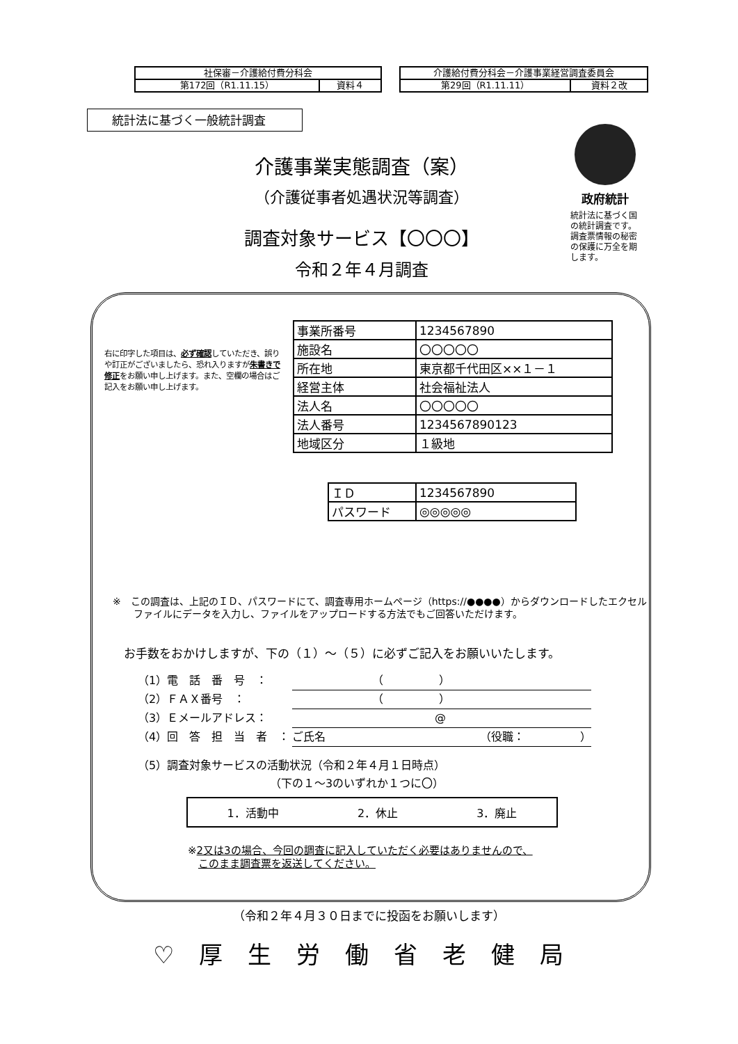| 社保審－介護給付費分科会 | |
| 第172回（R1.11.15） | 資料４ |
| 介護給付費分科会－介護事業経営調査委員会 | |
| 第29回（R1.11.11） | 資料２改 |
統計法に基づく一般統計調査
介護事業実態調査（案）
（介護従事者処遇状況等調査）
調査対象サービス【〇〇〇】
令和２年４月調査
政府統計
統計法に基づく国の統計調査です。調査票情報の秘密の保護に万全を期します。
右に印字した項目は、必ず確認していただき、誤りや訂正がございましたら、恐れ入りますが朱書きで修正をお願い申し上げます。また、空欄の場合はご記入をお願い申し上げます。
| 事業所番号 | 1234567890 |
| 施設名 | 〇〇〇〇〇 |
| 所在地 | 東京都千代田区××１－１ |
| 経営主体 | 社会福祉法人 |
| 法人名 | 〇〇〇〇〇 |
| 法人番号 | 1234567890123 |
| 地域区分 | １級地 |
| ＩＤ | 1234567890 |
| パスワード | ◎◎◎◎◎ |
※　この調査は、上記のＩＤ、パスワードにて、調査専用ホームページ（https://●●●●）からダウンロードしたエクセルファイルにデータを入力し、ファイルをアップロードする方法でもご回答いただけます。
お手数をおかけしますが、下の（１）～（５）に必ずご記入をお願いいたします。
（1）電　話　番　号　： （　　　　　）
（2）ＦＡＸ番号　： （　　　　　）
（3）Ｅメールアドレス： @
（4）回　答　担　当　者　： ご氏名 （役職：　　　　　）
（5）調査対象サービスの活動状況（令和２年４月１日時点）
（下の１～3のいずれか１つに〇）
1．活動中 2．休止 3．廃止
※2又は3の場合、今回の調査に記入していただく必要はありませんので、
　このまま調査票を返送してください。
（令和２年４月３０日までに投函をお願いします）
♡厚生労働省老健局